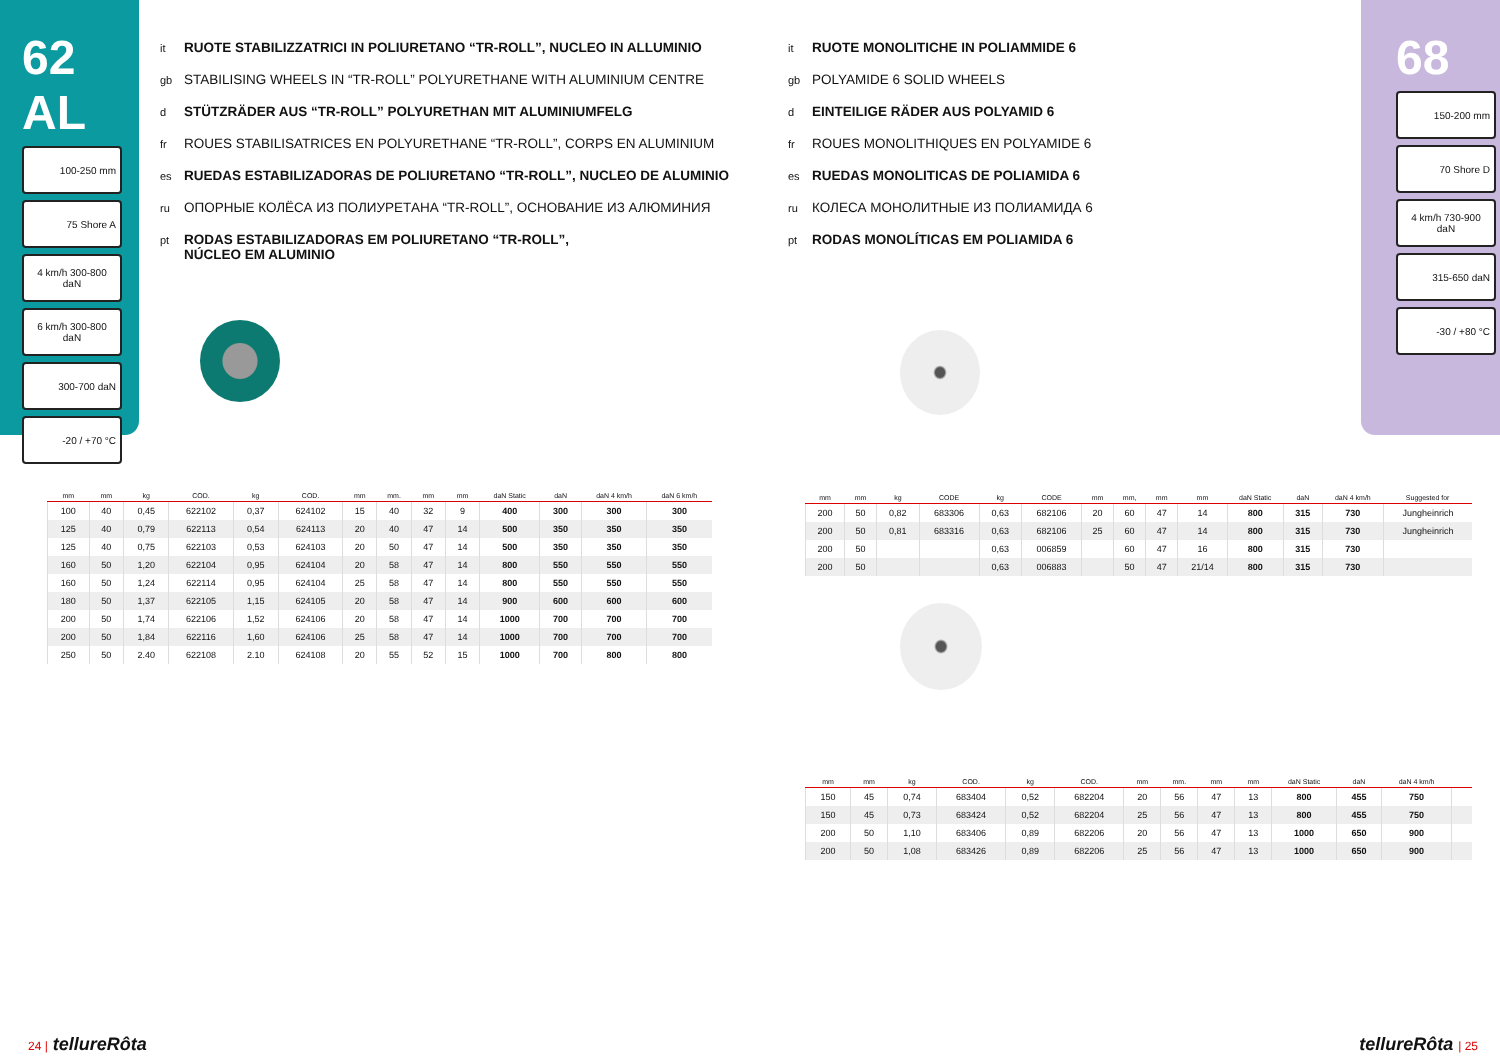62 AL
100-250 mm
75 Shore A
4 km/h 300-800 daN
6 km/h 300-800 daN
300-700 daN
-20 / +70 °C
68
150-200 mm
70 Shore D
4 km/h 730-900 daN
315-650 daN
-30 / +80 °C
it RUOTE STABILIZZATRICI IN POLIURETANO “TR-ROLL”, NUCLEO IN ALLUMINIO
gb STABILISING WHEELS IN “TR-ROLL” POLYURETHANE WITH ALUMINIUM CENTRE
d STÜTZRÄDER AUS “TR-ROLL” POLYURETHAN MIT ALUMINIUMFELG
fr ROUES STABILISATRICES EN POLYURETHANE “TR-ROLL”, CORPS EN ALUMINIUM
es RUEDAS ESTABILIZADORAS DE POLIURETANO “TR-ROLL”, NUCLEO DE ALUMINIO
ru ОПОРНЫЕ КОЛЁСА ИЗ ПОЛИУРЕТАНА “TR-ROLL”, ОСНОВАНИЕ ИЗ АЛЮМИНИЯ
pt RODAS ESTABILIZADORAS EM POLIURETANO “TR-ROLL”,
NÚCLEO EM ALUMINIO
it RUOTE MONOLITICHE IN POLIAMMIDE 6
gb POLYAMIDE 6 SOLID WHEELS
d EINTEILIGE RÄDER AUS POLYAMID 6
fr ROUES MONOLITHIQUES EN POLYAMIDE 6
es RUEDAS MONOLITICAS DE POLIAMIDA 6
ru КОЛЕСА МОНОЛИТНЫЕ ИЗ ПОЛИАМИДА 6
pt RODAS MONOLÍTICAS EM POLIAMIDA 6
| mm | mm | kg | COD. | kg | COD. | mm | mm. | mm | mm | daN Static | daN | daN 4 km/h | daN 6 km/h |
| --- | --- | --- | --- | --- | --- | --- | --- | --- | --- | --- | --- | --- | --- |
| 100 | 40 | 0,45 | 622102 | 0,37 | 624102 | 15 | 40 | 32 | 9 | 400 | 300 | 300 | 300 |
| 125 | 40 | 0,79 | 622113 | 0,54 | 624113 | 20 | 40 | 47 | 14 | 500 | 350 | 350 | 350 |
| 125 | 40 | 0,75 | 622103 | 0,53 | 624103 | 20 | 50 | 47 | 14 | 500 | 350 | 350 | 350 |
| 160 | 50 | 1,20 | 622104 | 0,95 | 624104 | 20 | 58 | 47 | 14 | 800 | 550 | 550 | 550 |
| 160 | 50 | 1,24 | 622114 | 0,95 | 624104 | 25 | 58 | 47 | 14 | 800 | 550 | 550 | 550 |
| 180 | 50 | 1,37 | 622105 | 1,15 | 624105 | 20 | 58 | 47 | 14 | 900 | 600 | 600 | 600 |
| 200 | 50 | 1,74 | 622106 | 1,52 | 624106 | 20 | 58 | 47 | 14 | 1000 | 700 | 700 | 700 |
| 200 | 50 | 1,84 | 622116 | 1,60 | 624106 | 25 | 58 | 47 | 14 | 1000 | 700 | 700 | 700 |
| 250 | 50 | 2.40 | 622108 | 2.10 | 624108 | 20 | 55 | 52 | 15 | 1000 | 700 | 800 | 800 |
| mm | mm | kg | CODE | kg | CODE | mm | mm, | mm | mm | daN Static | daN | daN 4 km/h | Suggested for |
| --- | --- | --- | --- | --- | --- | --- | --- | --- | --- | --- | --- | --- | --- |
| 200 | 50 | 0,82 | 683306 | 0,63 | 682106 | 20 | 60 | 47 | 14 | 800 | 315 | 730 | Jungheinrich |
| 200 | 50 | 0,81 | 683316 | 0,63 | 682106 | 25 | 60 | 47 | 14 | 800 | 315 | 730 | Jungheinrich |
| 200 | 50 | | | 0,63 | 006859 | | 60 | 47 | 16 | 800 | 315 | 730 | |
| 200 | 50 | | | 0,63 | 006883 | | 50 | 47 | 21/14 | 800 | 315 | 730 | |
| mm | mm | kg | COD. | kg | COD. | mm | mm. | mm | mm | daN Static | daN | daN 4 km/h | |
| --- | --- | --- | --- | --- | --- | --- | --- | --- | --- | --- | --- | --- | --- |
| 150 | 45 | 0,74 | 683404 | 0,52 | 682204 | 20 | 56 | 47 | 13 | 800 | 455 | 750 | |
| 150 | 45 | 0,73 | 683424 | 0,52 | 682204 | 25 | 56 | 47 | 13 | 800 | 455 | 750 | |
| 200 | 50 | 1,10 | 683406 | 0,89 | 682206 | 20 | 56 | 47 | 13 | 1000 | 650 | 900 | |
| 200 | 50 | 1,08 | 683426 | 0,89 | 682206 | 25 | 56 | 47 | 13 | 1000 | 650 | 900 | |
24 | tellureRôta tellureRôta | 25